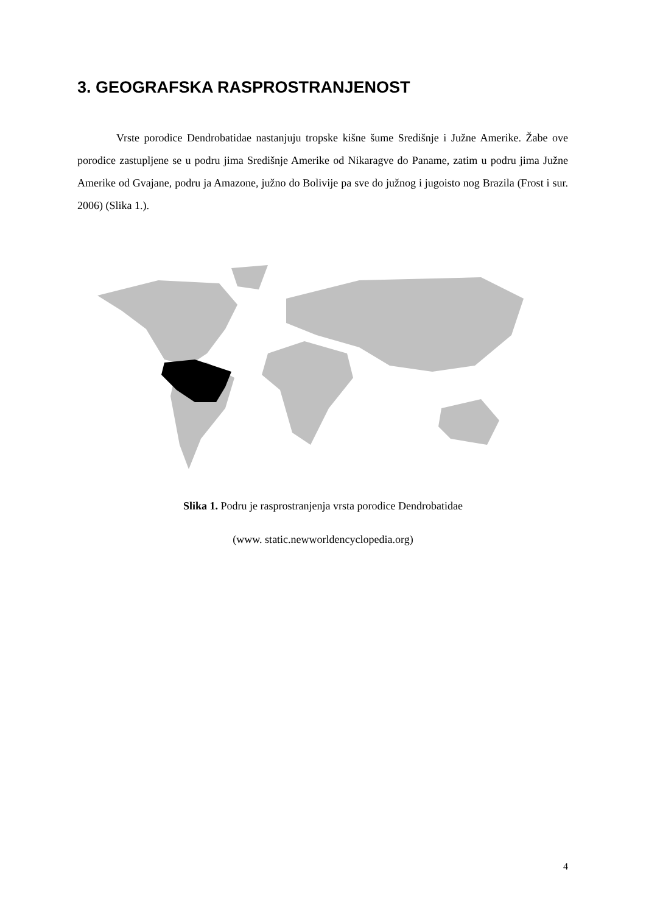3. GEOGRAFSKA RASPROSTRANJENOST
Vrste porodice Dendrobatidae nastanjuju tropske kišne šume Središnje i Južne Amerike. Žabe ove porodice zastupljene se u podru jima Središnje Amerike od Nikaragve do Paname, zatim u podru jima Južne Amerike od Gvajane, podru ja Amazone, južno do Bolivije pa sve do južnog i jugoisto nog Brazila (Frost i sur. 2006) (Slika 1.).
Slika 1. Podru je rasprostranjenja vrsta porodice Dendrobatidae
(www. static.newworldencyclopedia.org)
4